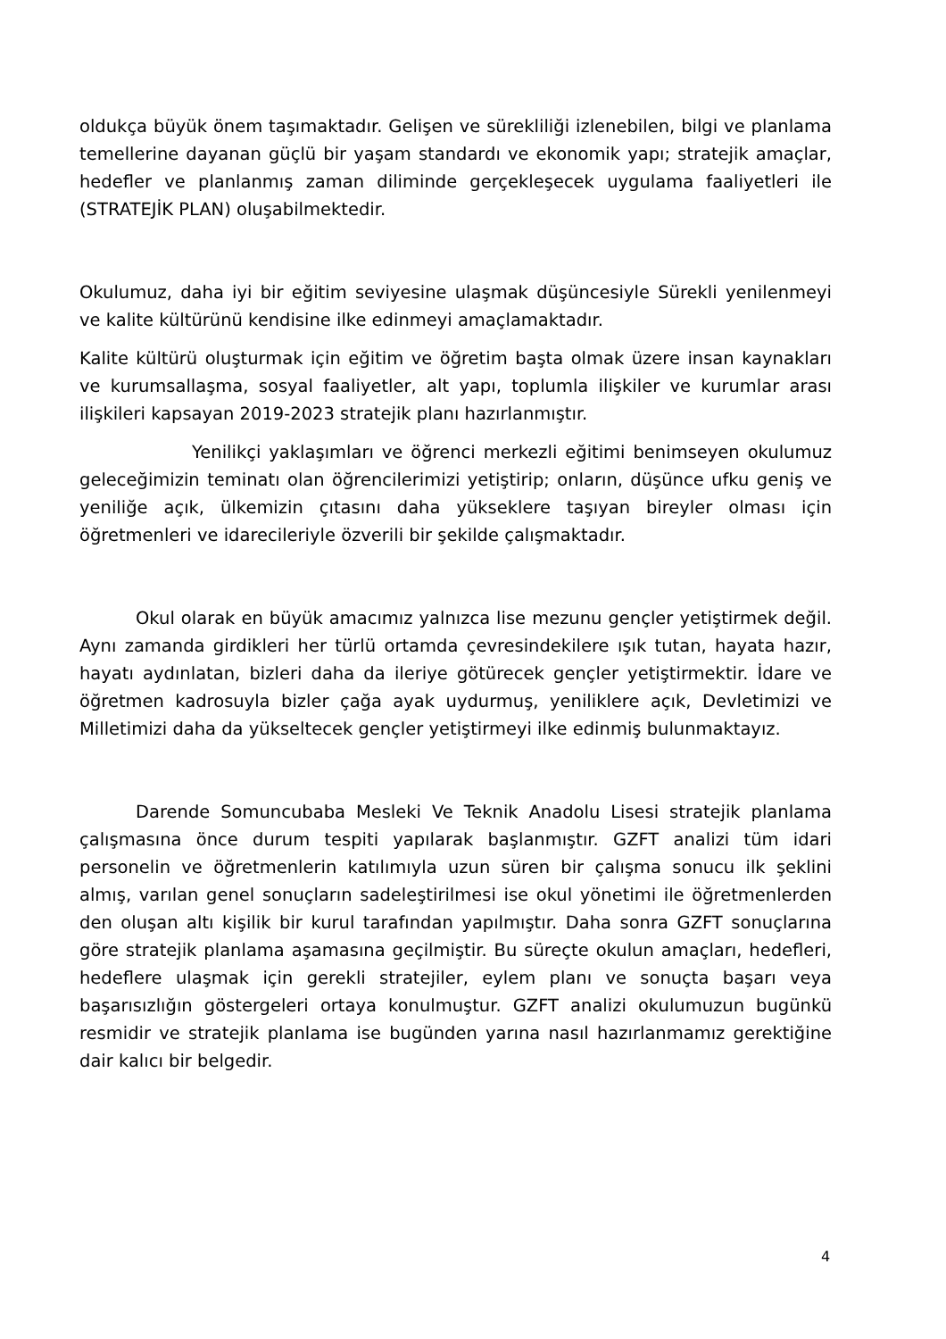oldukça büyük önem taşımaktadır. Gelişen ve sürekliliği izlenebilen, bilgi ve planlama temellerine dayanan güçlü bir yaşam standardı ve ekonomik yapı; stratejik amaçlar, hedefler ve planlanmış zaman diliminde gerçekleşecek uygulama faaliyetleri ile (STRATEJİK PLAN) oluşabilmektedir.
Okulumuz, daha iyi bir eğitim seviyesine ulaşmak düşüncesiyle Sürekli yenilenmeyi ve kalite kültürünü kendisine ilke edinmeyi amaçlamaktadır.
Kalite kültürü oluşturmak için eğitim ve öğretim başta olmak üzere insan kaynakları ve kurumsallaşma, sosyal faaliyetler, alt yapı, toplumla ilişkiler ve kurumlar arası ilişkileri kapsayan 2019-2023 stratejik planı hazırlanmıştır.
Yenilikçi yaklaşımları ve öğrenci merkezli eğitimi benimseyen okulumuz geleceğimizin teminatı olan öğrencilerimizi yetiştirip; onların, düşünce ufku geniş ve yeniliğe açık, ülkemizin çıtasını daha yükseklere taşıyan bireyler olması için öğretmenleri ve idarecileriyle özverili bir şekilde çalışmaktadır.
Okul olarak en büyük amacımız yalnızca lise mezunu gençler yetiştirmek değil. Aynı zamanda girdikleri her türlü ortamda çevresindekilere ışık tutan, hayata hazır, hayatı aydınlatan, bizleri daha da ileriye götürecek gençler yetiştirmektir. İdare ve öğretmen kadrosuyla bizler çağa ayak uydurmuş, yeniliklere açık, Devletimizi ve Milletimizi daha da yükseltecek gençler yetiştirmeyi ilke edinmiş bulunmaktayız.
Darende Somuncubaba Mesleki Ve Teknik Anadolu Lisesi stratejik planlama çalışmasına önce durum tespiti yapılarak başlanmıştır. GZFT analizi tüm idari personelin ve öğretmenlerin katılımıyla uzun süren bir çalışma sonucu ilk şeklini almış, varılan genel sonuçların sadeleştirilmesi ise okul yönetimi ile öğretmenlerden den oluşan altı kişilik bir kurul tarafından yapılmıştır. Daha sonra GZFT sonuçlarına göre stratejik planlama aşamasına geçilmiştir. Bu süreçte okulun amaçları, hedefleri, hedeflere ulaşmak için gerekli stratejiler, eylem planı ve sonuçta başarı veya başarısızlığın göstergeleri ortaya konulmuştur. GZFT analizi okulumuzun bugünkü resmidir ve stratejik planlama ise bugünden yarına nasıl hazırlanmamız gerektiğine dair kalıcı bir belgedir.
4